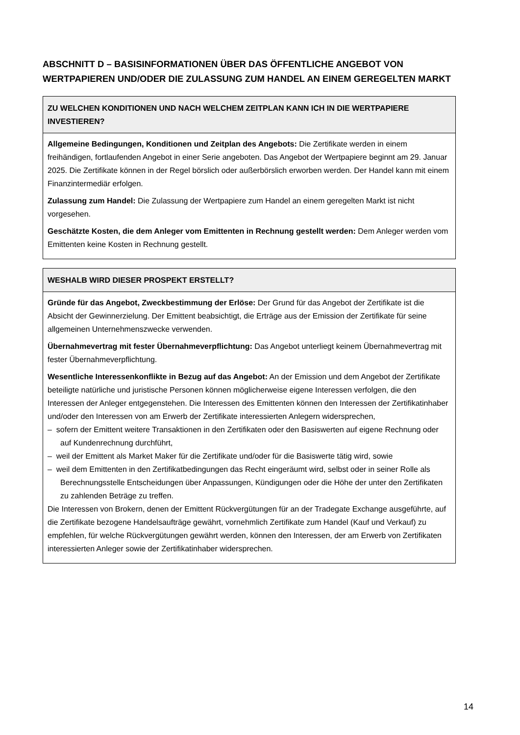ABSCHNITT D – BASISINFORMATIONEN ÜBER DAS ÖFFENTLICHE ANGEBOT VON WERTPAPIEREN UND/ODER DIE ZULASSUNG ZUM HANDEL AN EINEM GEREGELTEN MARKT
| ZU WELCHEN KONDITIONEN UND NACH WELCHEM ZEITPLAN KANN ICH IN DIE WERTPAPIERE INVESTIEREN? |
| --- |
| Allgemeine Bedingungen, Konditionen und Zeitplan des Angebots: Die Zertifikate werden in einem freihändigen, fortlaufenden Angebot in einer Serie angeboten. Das Angebot der Wertpapiere beginnt am 29. Januar 2025. Die Zertifikate können in der Regel börslich oder außerbörslich erworben werden. Der Handel kann mit einem Finanzintermediär erfolgen. Zulassung zum Handel: Die Zulassung der Wertpapiere zum Handel an einem geregelten Markt ist nicht vorgesehen. Geschätzte Kosten, die dem Anleger vom Emittenten in Rechnung gestellt werden: Dem Anleger werden vom Emittenten keine Kosten in Rechnung gestellt. |
| WESHALB WIRD DIESER PROSPEKT ERSTELLT? |
| --- |
| Gründe für das Angebot, Zweckbestimmung der Erlöse: Der Grund für das Angebot der Zertifikate ist die Absicht der Gewinnerzielung. Der Emittent beabsichtigt, die Erträge aus der Emission der Zertifikate für seine allgemeinen Unternehmenszwecke verwenden. Übernahmevertrag mit fester Übernahmeverpflichtung: Das Angebot unterliegt keinem Übernahmevertrag mit fester Übernahmeverpflichtung. Wesentliche Interessenkonflikte in Bezug auf das Angebot: An der Emission und dem Angebot der Zertifikate beteiligte natürliche und juristische Personen können möglicherweise eigene Interessen verfolgen, die den Interessen der Anleger entgegenstehen. Die Interessen des Emittenten können den Interessen der Zertifikatinhaber und/oder den Interessen von am Erwerb der Zertifikate interessierten Anlegern widersprechen, – sofern der Emittent weitere Transaktionen in den Zertifikaten oder den Basiswerten auf eigene Rechnung oder auf Kundenrechnung durchführt, – weil der Emittent als Market Maker für die Zertifikate und/oder für die Basiswerte tätig wird, sowie – weil dem Emittenten in den Zertifikatbedingungen das Recht eingeräumt wird, selbst oder in seiner Rolle als Berechnungsstelle Entscheidungen über Anpassungen, Kündigungen oder die Höhe der unter den Zertifikaten zu zahlenden Beträge zu treffen. Die Interessen von Brokern, denen der Emittent Rückvergütungen für an der Tradegate Exchange ausgeführte, auf die Zertifikate bezogene Handelsaufträge gewährt, vornehmlich Zertifikate zum Handel (Kauf und Verkauf) zu empfehlen, für welche Rückvergütungen gewährt werden, können den Interessen, der am Erwerb von Zertifikaten interessierten Anleger sowie der Zertifikatinhaber widersprechen. |
14